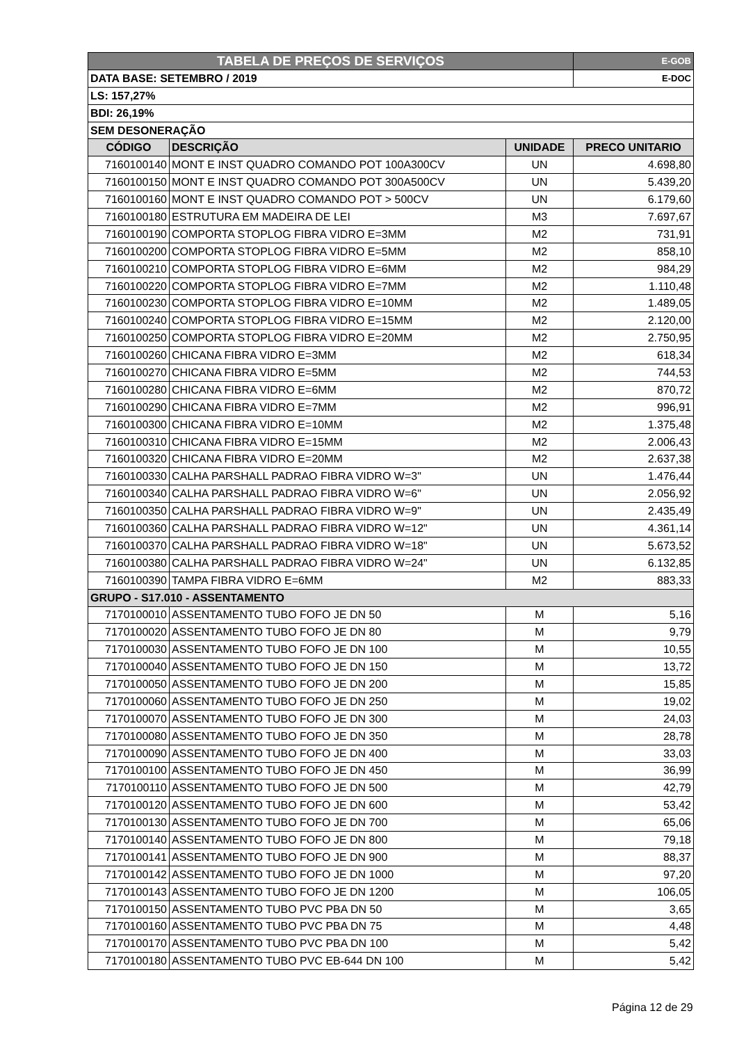| TABELA DE PREÇOS DE SERVIÇOS | | | E-GOB |
| DATA BASE: SETEMBRO / 2019 | | | E-DOC |
| LS: 157,27% | | | |
| BDI: 26,19% | | | |
| SEM DESONERAÇÃO | | | |
| CÓDIGO | DESCRIÇÃO | UNIDADE | PRECO UNITARIO |
| 7160100140 | MONT E INST QUADRO COMANDO POT 100A300CV | UN | 4.698,80 |
| 7160100150 | MONT E INST QUADRO COMANDO POT 300A500CV | UN | 5.439,20 |
| 7160100160 | MONT E INST QUADRO COMANDO POT > 500CV | UN | 6.179,60 |
| 7160100180 | ESTRUTURA EM MADEIRA DE LEI | M3 | 7.697,67 |
| 7160100190 | COMPORTA STOPLOG FIBRA VIDRO E=3MM | M2 | 731,91 |
| 7160100200 | COMPORTA STOPLOG FIBRA VIDRO E=5MM | M2 | 858,10 |
| 7160100210 | COMPORTA STOPLOG FIBRA VIDRO E=6MM | M2 | 984,29 |
| 7160100220 | COMPORTA STOPLOG FIBRA VIDRO E=7MM | M2 | 1.110,48 |
| 7160100230 | COMPORTA STOPLOG FIBRA VIDRO E=10MM | M2 | 1.489,05 |
| 7160100240 | COMPORTA STOPLOG FIBRA VIDRO E=15MM | M2 | 2.120,00 |
| 7160100250 | COMPORTA STOPLOG FIBRA VIDRO E=20MM | M2 | 2.750,95 |
| 7160100260 | CHICANA FIBRA VIDRO E=3MM | M2 | 618,34 |
| 7160100270 | CHICANA FIBRA VIDRO E=5MM | M2 | 744,53 |
| 7160100280 | CHICANA FIBRA VIDRO E=6MM | M2 | 870,72 |
| 7160100290 | CHICANA FIBRA VIDRO E=7MM | M2 | 996,91 |
| 7160100300 | CHICANA FIBRA VIDRO E=10MM | M2 | 1.375,48 |
| 7160100310 | CHICANA FIBRA VIDRO E=15MM | M2 | 2.006,43 |
| 7160100320 | CHICANA FIBRA VIDRO E=20MM | M2 | 2.637,38 |
| 7160100330 | CALHA PARSHALL PADRAO FIBRA VIDRO W=3" | UN | 1.476,44 |
| 7160100340 | CALHA PARSHALL PADRAO FIBRA VIDRO W=6" | UN | 2.056,92 |
| 7160100350 | CALHA PARSHALL PADRAO FIBRA VIDRO W=9" | UN | 2.435,49 |
| 7160100360 | CALHA PARSHALL PADRAO FIBRA VIDRO W=12" | UN | 4.361,14 |
| 7160100370 | CALHA PARSHALL PADRAO FIBRA VIDRO W=18" | UN | 5.673,52 |
| 7160100380 | CALHA PARSHALL PADRAO FIBRA VIDRO W=24" | UN | 6.132,85 |
| 7160100390 | TAMPA FIBRA VIDRO E=6MM | M2 | 883,33 |
| GRUPO - S17.010 - ASSENTAMENTO | | | |
| 7170100010 | ASSENTAMENTO TUBO FOFO JE DN 50 | M | 5,16 |
| 7170100020 | ASSENTAMENTO TUBO FOFO JE DN 80 | M | 9,79 |
| 7170100030 | ASSENTAMENTO TUBO FOFO JE DN 100 | M | 10,55 |
| 7170100040 | ASSENTAMENTO TUBO FOFO JE DN 150 | M | 13,72 |
| 7170100050 | ASSENTAMENTO TUBO FOFO JE DN 200 | M | 15,85 |
| 7170100060 | ASSENTAMENTO TUBO FOFO JE DN 250 | M | 19,02 |
| 7170100070 | ASSENTAMENTO TUBO FOFO JE DN 300 | M | 24,03 |
| 7170100080 | ASSENTAMENTO TUBO FOFO JE DN 350 | M | 28,78 |
| 7170100090 | ASSENTAMENTO TUBO FOFO JE DN 400 | M | 33,03 |
| 7170100100 | ASSENTAMENTO TUBO FOFO JE DN 450 | M | 36,99 |
| 7170100110 | ASSENTAMENTO TUBO FOFO JE DN 500 | M | 42,79 |
| 7170100120 | ASSENTAMENTO TUBO FOFO JE DN 600 | M | 53,42 |
| 7170100130 | ASSENTAMENTO TUBO FOFO JE DN 700 | M | 65,06 |
| 7170100140 | ASSENTAMENTO TUBO FOFO JE DN 800 | M | 79,18 |
| 7170100141 | ASSENTAMENTO TUBO FOFO JE DN 900 | M | 88,37 |
| 7170100142 | ASSENTAMENTO TUBO FOFO JE DN 1000 | M | 97,20 |
| 7170100143 | ASSENTAMENTO TUBO FOFO JE DN 1200 | M | 106,05 |
| 7170100150 | ASSENTAMENTO TUBO PVC PBA DN 50 | M | 3,65 |
| 7170100160 | ASSENTAMENTO TUBO PVC PBA DN 75 | M | 4,48 |
| 7170100170 | ASSENTAMENTO TUBO PVC PBA DN 100 | M | 5,42 |
| 7170100180 | ASSENTAMENTO TUBO PVC EB-644 DN 100 | M | 5,42 |
Página 12 de 29